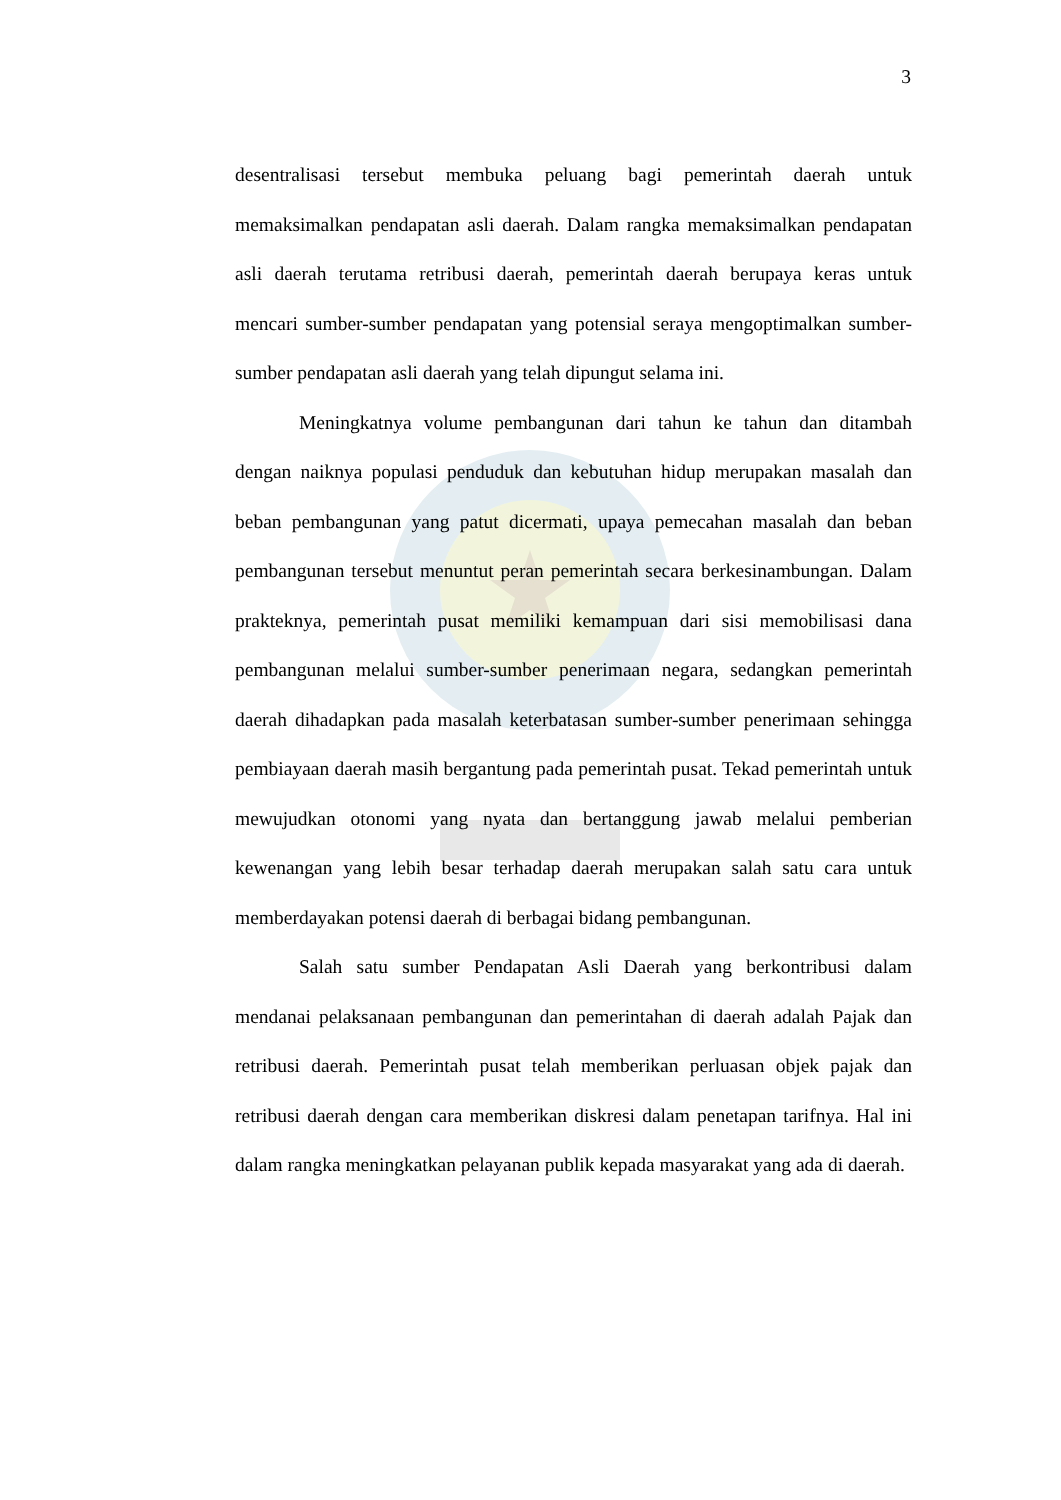3
desentralisasi tersebut membuka peluang bagi pemerintah daerah untuk memaksimalkan pendapatan asli daerah. Dalam rangka memaksimalkan pendapatan asli daerah terutama retribusi daerah, pemerintah daerah berupaya keras untuk mencari sumber-sumber pendapatan yang potensial seraya mengoptimalkan sumber-sumber pendapatan asli daerah yang telah dipungut selama ini.
Meningkatnya volume pembangunan dari tahun ke tahun dan ditambah dengan naiknya populasi penduduk dan kebutuhan hidup merupakan masalah dan beban pembangunan yang patut dicermati, upaya pemecahan masalah dan beban pembangunan tersebut menuntut peran pemerintah secara berkesinambungan. Dalam prakteknya, pemerintah pusat memiliki kemampuan dari sisi memobilisasi dana pembangunan melalui sumber-sumber penerimaan negara, sedangkan pemerintah daerah dihadapkan pada masalah keterbatasan sumber-sumber penerimaan sehingga pembiayaan daerah masih bergantung pada pemerintah pusat. Tekad pemerintah untuk mewujudkan otonomi yang nyata dan bertanggung jawab melalui pemberian kewenangan yang lebih besar terhadap daerah merupakan salah satu cara untuk memberdayakan potensi daerah di berbagai bidang pembangunan.
Salah satu sumber Pendapatan Asli Daerah yang berkontribusi dalam mendanai pelaksanaan pembangunan dan pemerintahan di daerah adalah Pajak dan retribusi daerah. Pemerintah pusat telah memberikan perluasan objek pajak dan retribusi daerah dengan cara memberikan diskresi dalam penetapan tarifnya. Hal ini dalam rangka meningkatkan pelayanan publik kepada masyarakat yang ada di daerah.